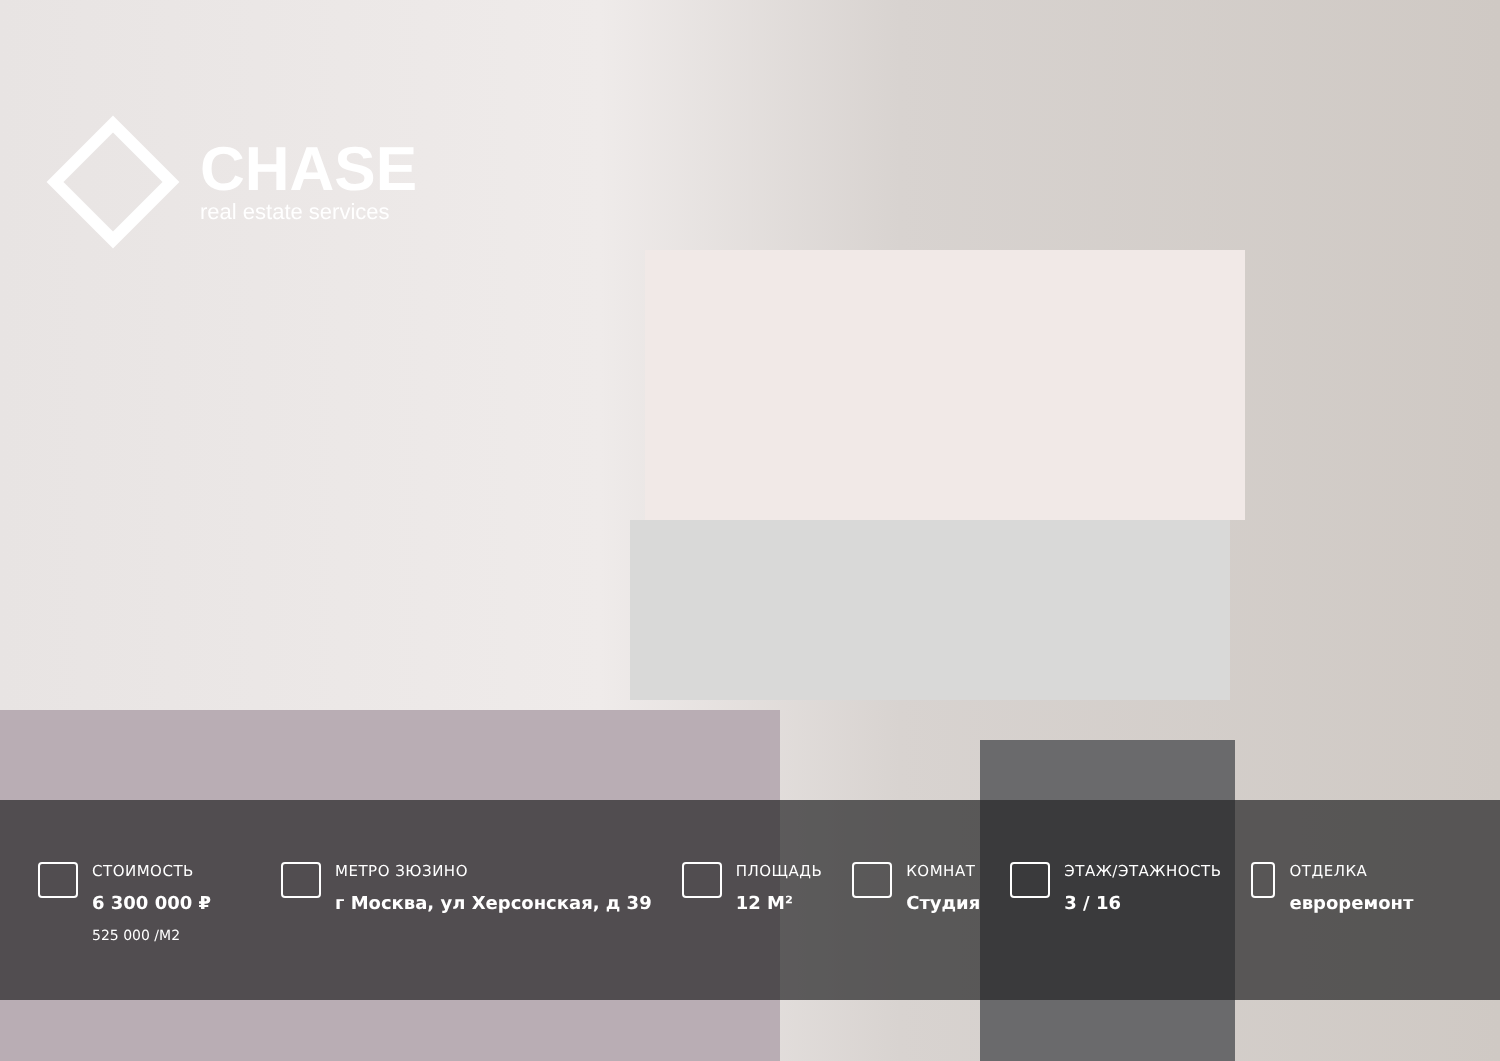CHASE
real estate services
СТОИМОСТЬ
6 300 000 ₽
525 000 /М2
МЕТРО ЗЮЗИНО
г Москва, ул Херсонская, д 39
ПЛОЩАДЬ
12 М²
КОМНАТ
Студия
ЭТАЖ/ЭТАЖНОСТЬ
3 / 16
ОТДЕЛКА
евроремонт